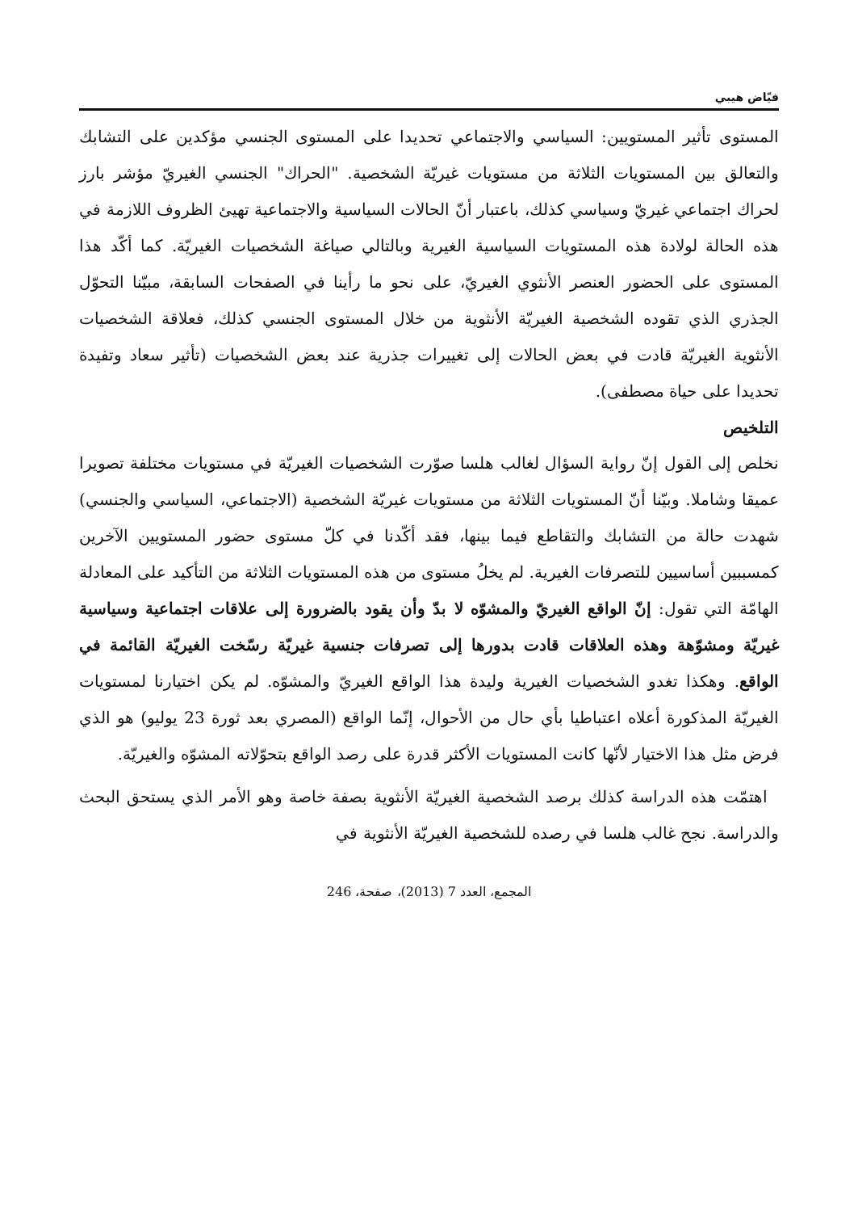فيّاض هيبي
المستوى تأثير المستويين: السياسي والاجتماعي تحديدا على المستوى الجنسي مؤكدين على التشابك والتعالق بين المستويات الثلاثة من مستويات غيريّة الشخصية. "الحراك" الجنسي الغيريّ مؤشر بارز لحراك اجتماعي غيريّ وسياسي كذلك، باعتبار أنّ الحالات السياسية والاجتماعية تهيئ الظروف اللازمة في هذه الحالة لولادة هذه المستويات السياسية الغيرية وبالتالي صياغة الشخصيات الغيريّة. كما أكّد هذا المستوى على الحضور العنصر الأنثوي الغيريّ، على نحو ما رأينا في الصفحات السابقة، مبيّنا التحوّل الجذري الذي تقوده الشخصية الغيريّة الأنثوية من خلال المستوى الجنسي كذلك، فعلاقة الشخصيات الأنثوية الغيريّة قادت في بعض الحالات إلى تغييرات جذرية عند بعض الشخصيات (تأثير سعاد وتفيدة تحديدا على حياة مصطفى).
التلخيص
نخلص إلى القول إنّ رواية السؤال لغالب هلسا صوّرت الشخصيات الغيريّة في مستويات مختلفة تصويرا عميقا وشاملا. وبيّنا أنّ المستويات الثلاثة من مستويات غيريّة الشخصية (الاجتماعي، السياسي والجنسي) شهدت حالة من التشابك والتقاطع فيما بينها، فقد أكّدنا في كلّ مستوى حضور المستويين الآخرين كمسببين أساسيين للتصرفات الغيرية. لم يخلُ مستوى من هذه المستويات الثلاثة من التأكيد على المعادلة الهامّة التي تقول: إنّ الواقع الغيريّ والمشوّه لا بدّ وأن يقود بالضرورة إلى علاقات اجتماعية وسياسية غيريّة ومشوّهة وهذه العلاقات قادت بدورها إلى تصرفات جنسية غيريّة رسّخت الغيريّة القائمة في الواقع. وهكذا تغدو الشخصيات الغيرية وليدة هذا الواقع الغيريّ والمشوّه. لم يكن اختيارنا لمستويات الغيريّة المذكورة أعلاه اعتباطيا بأي حال من الأحوال، إنّما الواقع (المصري بعد ثورة 23 يوليو) هو الذي فرض مثل هذا الاختيار لأنّها كانت المستويات الأكثر قدرة على رصد الواقع بتحوّلاته المشوّه والغيريّة.
اهتمّت هذه الدراسة كذلك برصد الشخصية الغيريّة الأنثوية بصفة خاصة وهو الأمر الذي يستحق البحث والدراسة. نجح غالب هلسا في رصده للشخصية الغيريّة الأنثوية في
المجمع، العدد 7 (2013)، صفحة، 246